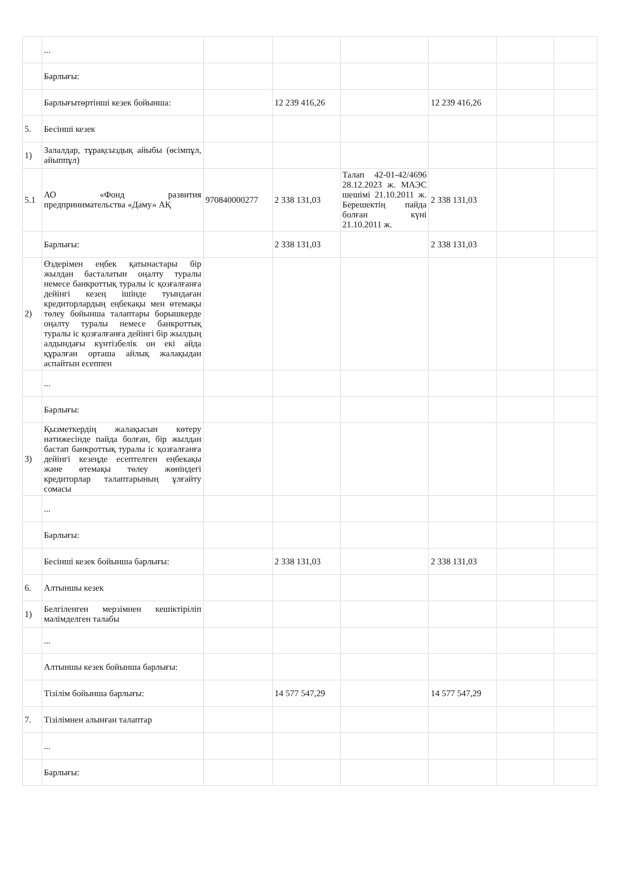| | ... | | | | | | |
| | Барлығы: | | | | | | |
| | Барлығытөртінші кезек бойынша: | | 12 239 416,26 | | 12 239 416,26 | | |
| 5. | Бесінші кезек | | | | | | |
| 1) | Залалдар, тұрақсыздық айыбы (өсімпұл, айыппұл) | | | | | | |
| 5.1 | АО «Фонд развития предпринимательства «Даму» АҚ | 970840000277 | 2 338 131,03 | Талап 42-01-42/4696 28.12.2023 ж. МАЭС шешімі 21.10.2011 ж. Берешектің пайда болған күні 21.10.2011 ж. | 2 338 131,03 | | |
| | Барлығы: | | 2 338 131,03 | | 2 338 131,03 | | |
| 2) | Өздерімен еңбек қатынастары бір жылдан басталатын оңалту туралы немесе банкроттық туралы іс қозғалғанға дейінгі кезең ішінде туындаған кредиторлардың еңбекақы мен өтемақы төлеу бойынша талаптары борышкерде оңалту туралы немесе банкроттық туралы іс қозғалғанға дейінгі бір жылдың алдындағы күнтізбелік он екі айда құралған орташа айлық жалақыдан аспайтын есеппен | | | | | | |
| | ... | | | | | | |
| | Барлығы: | | | | | | |
| 3) | Қызметкердің жалақысын көтеру нәтижесінде пайда болған, бір жылдан бастап банкроттық туралы іс қозғалғанға дейінгі кезеңде есептелген еңбекақы және өтемақы төлеу жөніндегі кредиторлар талаптарының ұлғайту сомасы | | | | | | |
| | ... | | | | | | |
| | Барлығы: | | | | | | |
| | Бесінші кезек бойынша барлығы: | | 2 338 131,03 | | 2 338 131,03 | | |
| 6. | Алтыншы кезек | | | | | | |
| 1) | Белгіленген мерзімнен кешіктіріліп мәлімделген талабы | | | | | | |
| | ... | | | | | | |
| | Алтыншы кезек бойынша барлығы: | | | | | | |
| | Тізілім бойынша барлығы: | | 14 577 547,29 | | 14 577 547,29 | | |
| 7. | Тізілімнен алынған талаптар | | | | | | |
| | ... | | | | | | |
| | Барлығы: | | | | | | |